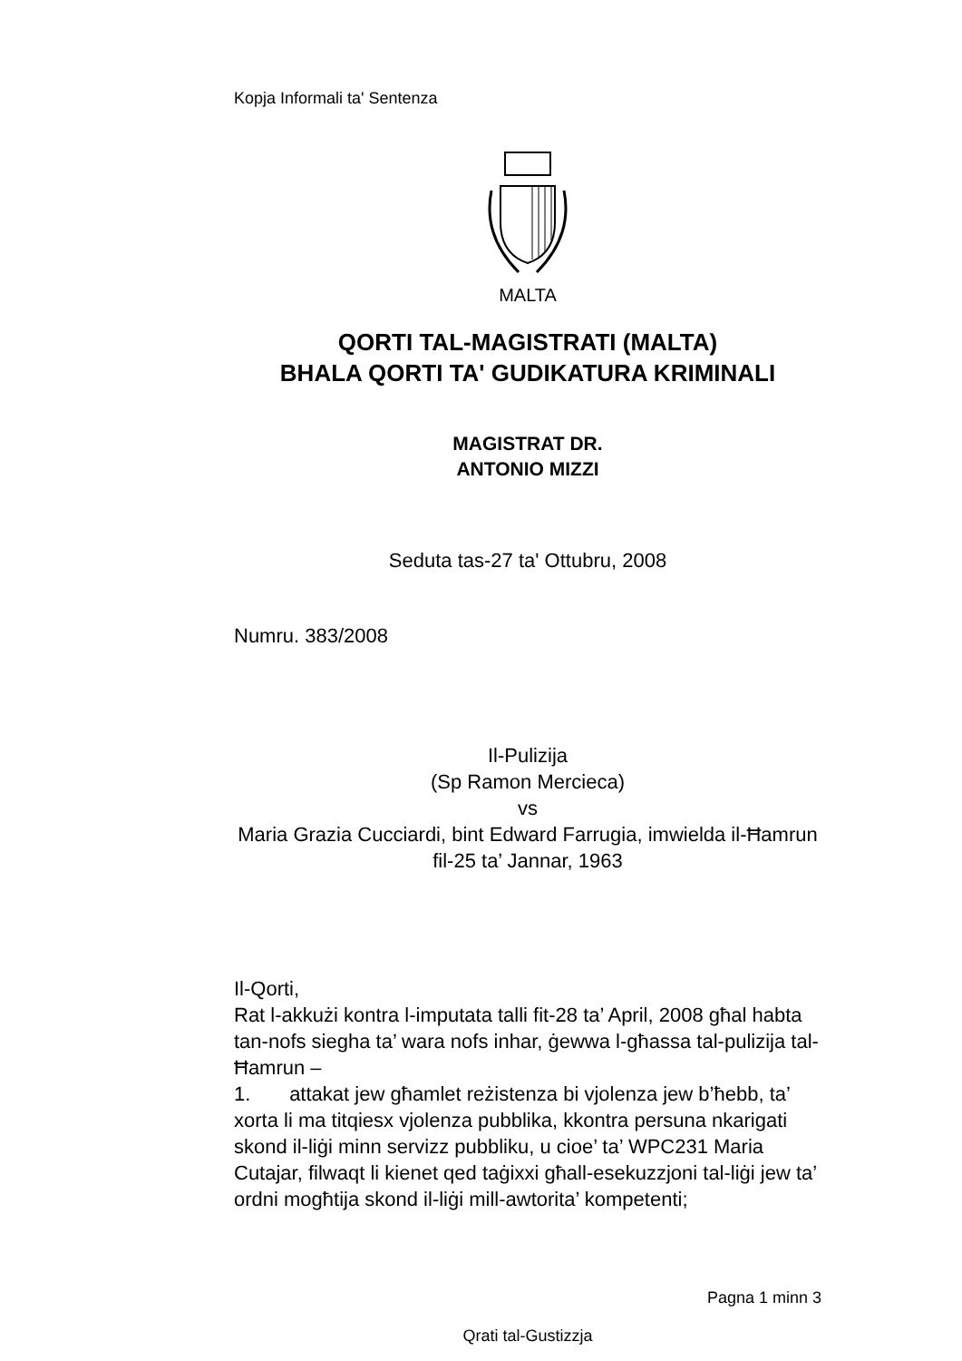Kopja Informali ta' Sentenza
MALTA
QORTI TAL-MAGISTRATI (MALTA)
BHALA QORTI TA' GUDIKATURA KRIMINALI
MAGISTRAT DR.
ANTONIO MIZZI
Seduta tas-27 ta' Ottubru, 2008
Numru. 383/2008
Il-Pulizija
(Sp Ramon Mercieca)
vs
Maria Grazia Cucciardi, bint Edward Farrugia, imwielda il-Ħamrun fil-25 ta’ Jannar, 1963
Il-Qorti,
Rat l-akkużi kontra l-imputata talli fit-28 ta’ April, 2008 għal habta tan-nofs siegha ta’ wara nofs inhar, ġewwa l-għassa tal-pulizija tal-Ħamrun –
1. attakat jew għamlet reżistenza bi vjolenza jew b’ħebb, ta’ xorta li ma titqiesx vjolenza pubblika, kkontra persuna nkarigati skond il-liġi minn servizz pubbliku, u cioe’ ta’ WPC231 Maria Cutajar, filwaqt li kienet qed taġixxi għall-esekuzzjoni tal-liġi jew ta’ ordni mogħtija skond il-liġi mill-awtorita’ kompetenti;
Pagna 1 minn 3
Qrati tal-Gustizzja